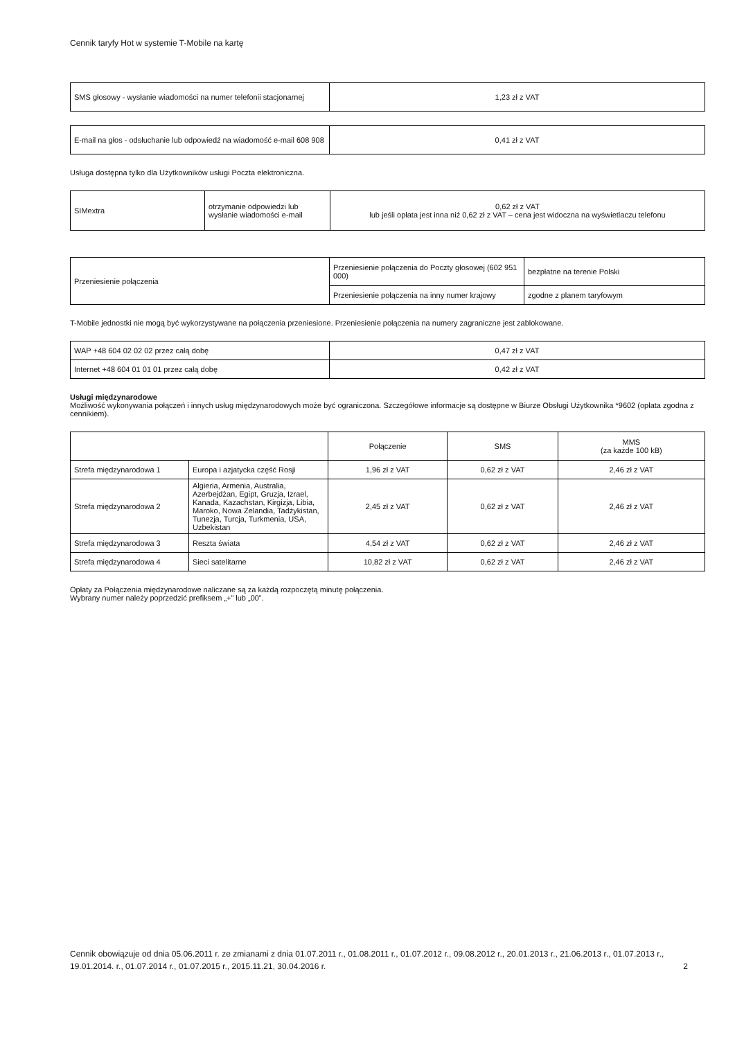Cennik taryfy Hot w systemie T-Mobile na kartę
| SMS głosowy - wysłanie wiadomości na numer telefonii stacjonarnej | 1,23 zł z VAT |
| E-mail na głos - odsłuchanie lub odpowiedź na wiadomość e-mail 608 908 | 0,41 zł z VAT |
Usługa dostępna tylko dla Użytkowników usługi Poczta elektroniczna.
| SIMextra | otrzymanie odpowiedzi lub wysłanie wiadomości e-mail | 0,62 zł z VAT lub jeśli opłata jest inna niż 0,62 zł z VAT – cena jest widoczna na wyświetlaczu telefonu |
| Przeniesienie połączenia | Przeniesienie połączenia do Poczty głosowej (602 951 000) | bezpłatne na terenie Polski |
| | Przeniesienie połączenia na inny numer krajowy | zgodne z planem taryfowym |
T-Mobile jednostki nie mogą być wykorzystywane na połączenia przeniesione. Przeniesienie połączenia na numery zagraniczne jest zablokowane.
| WAP +48 604 02 02 02 przez całą dobę | 0,47 zł z VAT |
| Internet +48 604 01 01 01 przez całą dobę | 0,42 zł z VAT |
Usługi międzynarodowe
Możliwość wykonywania połączeń i innych usług międzynarodowych może być ograniczona. Szczegółowe informacje są dostępne w Biurze Obsługi Użytkownika *9602 (opłata zgodna z cennikiem).
| | | Połączenie | SMS | MMS (za każde 100 kB) |
| --- | --- | --- | --- | --- |
| Strefa międzynarodowa 1 | Europa i azjatycka część Rosji | 1,96 zł z VAT | 0,62 zł z VAT | 2,46 zł z VAT |
| Strefa międzynarodowa 2 | Algieria, Armenia, Australia, Azerbejdżan, Egipt, Gruzja, Izrael, Kanada, Kazachstan, Kirgizja, Libia, Maroko, Nowa Zelandia, Tadżykistan, Tunezja, Turcja, Turkmenia, USA, Uzbekistan | 2,45 zł z VAT | 0,62 zł z VAT | 2,46 zł z VAT |
| Strefa międzynarodowa 3 | Reszta świata | 4,54 zł z VAT | 0,62 zł z VAT | 2,46 zł z VAT |
| Strefa międzynarodowa 4 | Sieci satelitarne | 10,82 zł z VAT | 0,62 zł z VAT | 2,46 zł z VAT |
Opłaty za Połączenia międzynarodowe naliczane są za każdą rozpoczętą minutę połączenia.
Wybrany numer należy poprzedzić prefiksem „+” lub „00”.
Cennik obowiązuje od dnia 05.06.2011 r. ze zmianami z dnia 01.07.2011 r., 01.08.2011 r., 01.07.2012 r., 09.08.2012 r., 20.01.2013 r., 21.06.2013 r., 01.07.2013 r., 19.01.2014. r., 01.07.2014 r., 01.07.2015 r., 2015.11.21, 30.04.2016 r.
2